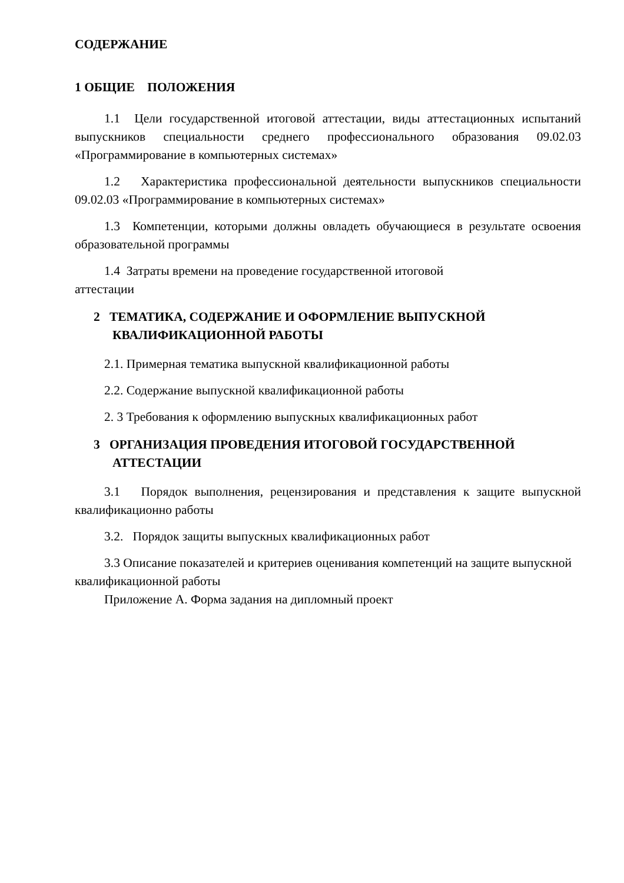СОДЕРЖАНИЕ
1 ОБЩИЕ ПОЛОЖЕНИЯ
1.1 Цели государственной итоговой аттестации, виды аттестационных испытаний выпускников специальности среднего профессионального образования 09.02.03 «Программирование в компьютерных системах»
1.2 Характеристика профессиональной деятельности выпускников специальности 09.02.03 «Программирование в компьютерных системах»
1.3 Компетенции, которыми должны овладеть обучающиеся в результате освоения образовательной программы
1.4 Затраты времени на проведение государственной итоговой
аттестации
2 ТЕМАТИКА, СОДЕРЖАНИЕ И ОФОРМЛЕНИЕ ВЫПУСКНОЙ КВАЛИФИКАЦИОННОЙ РАБОТЫ
2.1. Примерная тематика выпускной квалификационной работы
2.2. Содержание выпускной квалификационной работы
2. 3 Требования к оформлению выпускных квалификационных работ
3 ОРГАНИЗАЦИЯ ПРОВЕДЕНИЯ ИТОГОВОЙ ГОСУДАРСТВЕННОЙ АТТЕСТАЦИИ
3.1 Порядок выполнения, рецензирования и представления к защите выпускной квалификационно работы
3.2. Порядок защиты выпускных квалификационных работ
3.3 Описание показателей и критериев оценивания компетенций на защите выпускной квалификационной работы
Приложение А. Форма задания на дипломный проект